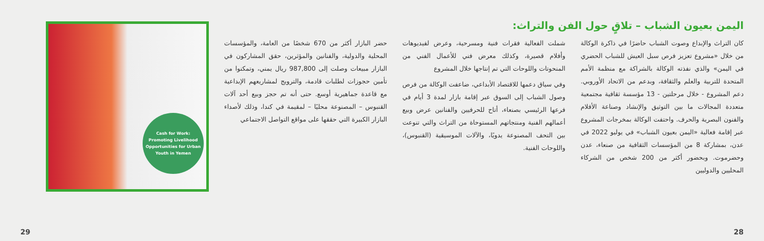اليمن بعيون الشباب – تلاقٍ حول الفن والتراث:
كان التراث والإبداع وصوت الشباب حاضرًا في ذاكرة الوكالة من خلال «مشروع تعزيز فرص سبل العيش للشباب الحضري في اليمن» والذي نفذته الوكالة بالشراكة مع منظمة الأمم المتحدة للتربية والعلم والثقافة، وبدعم من الاتحاد الأوروبي. دعم المشروع - خلال مرحلتين - 13 مؤسسة ثقافية مجتمعية متعددة المجالات ما بين التوثيق والإنشاد وصناعة الأفلام والفنون البصرية والحرف. واحتفت الوكالة بمخرجات المشروع عبر إقامة فعالية «اليمن بعيون الشباب» في يوليو 2022 في عدن، بمشاركة 8 من المؤسسات الثقافية من صنعاء، عدن وحضرموت. وبحضور أكثر من 200 شخص من الشركاء المحليين والدوليين
شملت الفعالية فقرات فنية ومسرحية، وعرض لفيديوهات وأفلام قصيرة، وكذلك معرض فني للأعمال الفني من المنحوتات واللوحات التي تم إنتاجها خلال المشروع
وفي سياق دعمها للاقتصاد الأبداعي، ضاعفت الوكالة من فرص وصول الشباب إلى السوق عبر إقامة بازار لمدة 3 أيام في فرعها الرئيسي بصنعاء، أتاح للحرفيين والفنانين عرض وبيع أعمالهم الفنية ومنتجاتهم المستوحاة من التراث والتي تنوعت بين التحف المصنوعة يدويًا، والآلات الموسيقية (القنبوس)، واللوحات الفنية.
حضر البازار أكثر من 670 شخصًا من العامة، والمؤسسات المحلية والدولية، والفنانين والمؤثرين، حقق المشاركون في البازار مبيعات وصلت إلى 987,800 ريال يمني، وتمكنوا من تأمين حجوزات لطلبات قادمة، والترويج لمشاريعهم الإبداعية مع قاعدة جماهيرية أوسع. حتى أنه تم حجز وبيع أحد آلات القنبوس – المصنوعة محليًا – لمقيمة في كندا، وذلك لأصداء البازار الكبيرة التي حققها على مواقع التواصل الاجتماعي
Cash for Work:
Promoting Livelihood
Opportunities for Urban
Youth in Yemen
29 28